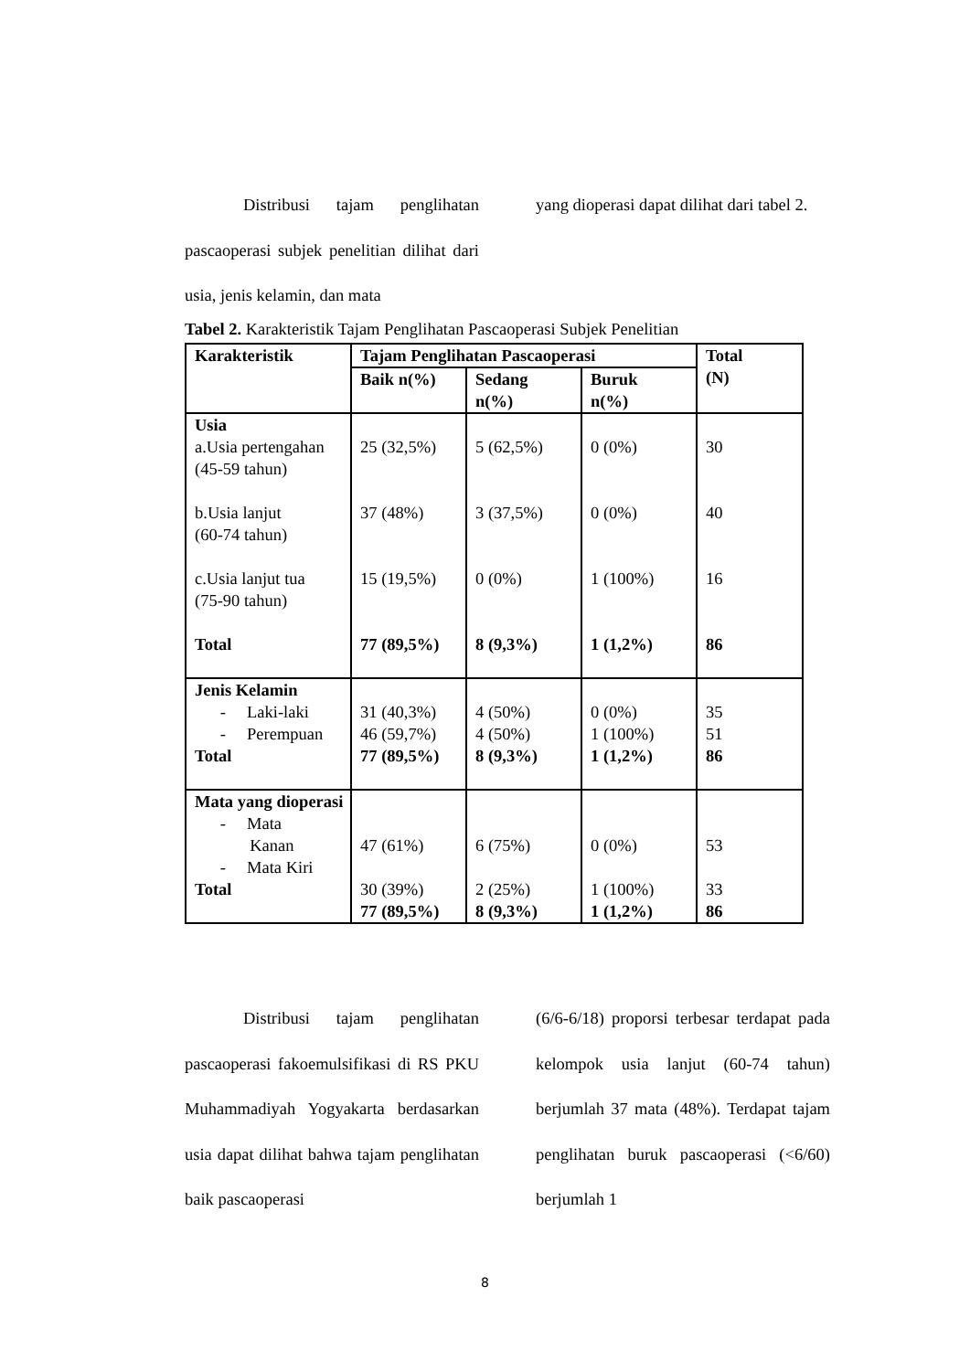Distribusi tajam penglihatan pascaoperasi subjek penelitian dilihat dari usia, jenis kelamin, dan mata
yang dioperasi dapat dilihat dari tabel 2.
Tabel 2. Karakteristik Tajam Penglihatan Pascaoperasi Subjek Penelitian
| Karakteristik | Tajam Penglihatan Pascaoperasi | | | Total (N) |
| --- | --- | --- | --- | --- |
| | Baik n(%) | Sedang n(%) | Buruk n(%) | |
| Usia a.Usia pertengahan (45-59 tahun) b.Usia lanjut (60-74 tahun) c.Usia lanjut tua (75-90 tahun) Total | 25 (32,5%) 37 (48%) 15 (19,5%) 77 (89,5%) | 5 (62,5%) 3 (37,5%) 0 (0%) 8 (9,3%) | 0 (0%) 0 (0%) 1 (100%) 1 (1,2%) | 30 40 16 86 |
| Jenis Kelamin - Laki-laki - Perempuan Total | 31 (40,3%) 46 (59,7%) 77 (89,5%) | 4 (50%) 4 (50%) 8 (9,3%) | 0 (0%) 1 (100%) 1 (1,2%) | 35 51 86 |
| Mata yang dioperasi - Mata Kanan - Mata Kiri Total | 47 (61%) 30 (39%) 77 (89,5%) | 6 (75%) 2 (25%) 8 (9,3%) | 0 (0%) 1 (100%) 1 (1,2%) | 53 33 86 |
Distribusi tajam penglihatan pascaoperasi fakoemulsifikasi di RS PKU Muhammadiyah Yogyakarta berdasarkan usia dapat dilihat bahwa tajam penglihatan baik pascaoperasi
(6/6-6/18) proporsi terbesar terdapat pada kelompok usia lanjut (60-74 tahun) berjumlah 37 mata (48%). Terdapat tajam penglihatan buruk pascaoperasi (<6/60) berjumlah 1
8